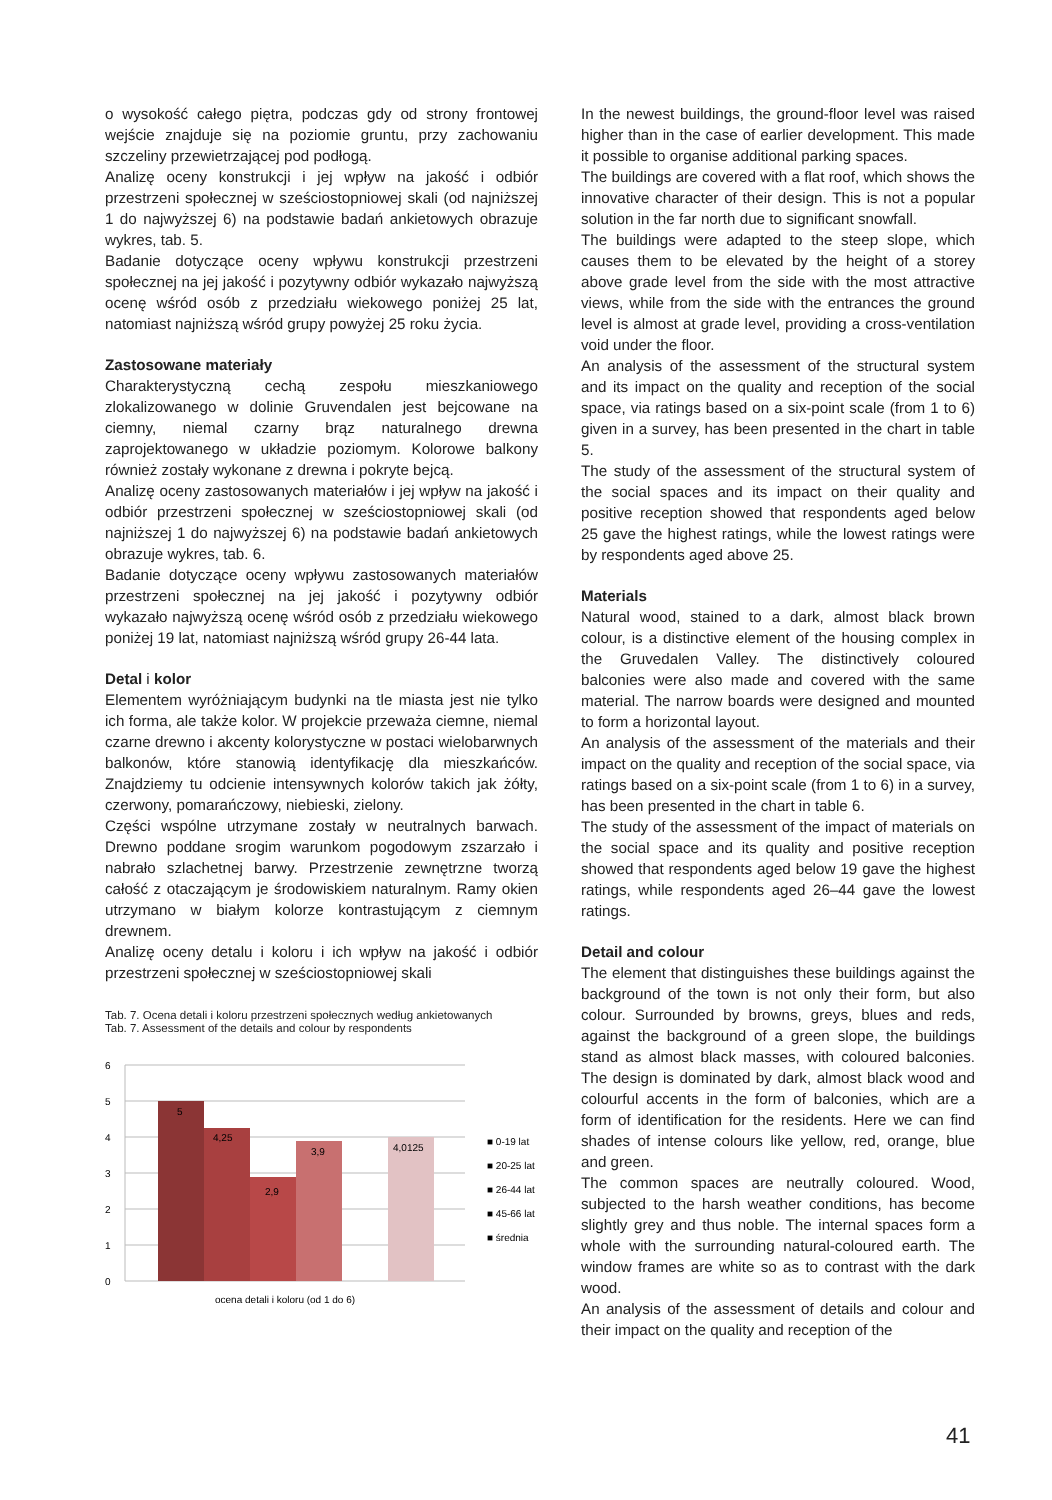o wysokość całego piętra, podczas gdy od strony frontowej wejście znajduje się na poziomie gruntu, przy zachowaniu szczeliny przewietrzającej pod podłogą.
Analizę oceny konstrukcji i jej wpływ na jakość i odbiór przestrzeni społecznej w sześciostopniowej skali (od najniższej 1 do najwyższej 6) na podstawie badań ankietowych obrazuje wykres, tab. 5.
Badanie dotyczące oceny wpływu konstrukcji przestrzeni społecznej na jej jakość i pozytywny odbiór wykazało najwyższą ocenę wśród osób z przedziału wiekowego poniżej 25 lat, natomiast najniższą wśród grupy powyżej 25 roku życia.
Zastosowane materiały
Charakterystyczną cechą zespołu mieszkaniowego zlokalizowanego w dolinie Gruvendalen jest bejcowane na ciemny, niemal czarny brąz naturalnego drewna zaprojektowanego w układzie poziomym. Kolorowe balkony również zostały wykonane z drewna i pokryte bejcą.
Analizę oceny zastosowanych materiałów i jej wpływ na jakość i odbiór przestrzeni społecznej w sześciostopniowej skali (od najniższej 1 do najwyższej 6) na podstawie badań ankietowych obrazuje wykres, tab. 6.
Badanie dotyczące oceny wpływu zastosowanych materiałów przestrzeni społecznej na jej jakość i pozytywny odbiór wykazało najwyższą ocenę wśród osób z przedziału wiekowego poniżej 19 lat, natomiast najniższą wśród grupy 26-44 lata.
Detal i kolor
Elementem wyróżniającym budynki na tle miasta jest nie tylko ich forma, ale także kolor. W projekcie przeważa ciemne, niemal czarne drewno i akcenty kolorystyczne w postaci wielobarwnych balkonów, które stanowią identyfikację dla mieszkańców. Znajdziemy tu odcienie intensywnych kolorów takich jak żółty, czerwony, pomarańczowy, niebieski, zielony.
Części wspólne utrzymane zostały w neutralnych barwach. Drewno poddane srogim warunkom pogodowym zszarzało i nabrało szlachetnej barwy. Przestrzenie zewnętrzne tworzą całość z otaczającym je środowiskiem naturalnym. Ramy okien utrzymano w białym kolorze kontrastującym z ciemnym drewnem.
Analizę oceny detalu i koloru i ich wpływ na jakość i odbiór przestrzeni społecznej w sześciostopniowej skali
Tab. 7. Ocena detali i koloru przestrzeni społecznych według ankietowanych
Tab. 7. Assessment of the details and colour by respondents
6
5
4
3
2
1
0
5
4,25
2,9
3,9
4,0125
■ 0-19 lat
■ 20-25 lat
■ 26-44 lat
■ 45-66 lat
■ średnia
ocena detali i koloru (od 1 do 6)
In the newest buildings, the ground-floor level was raised higher than in the case of earlier development. This made it possible to organise additional parking spaces.
The buildings are covered with a flat roof, which shows the innovative character of their design. This is not a popular solution in the far north due to significant snowfall.
The buildings were adapted to the steep slope, which causes them to be elevated by the height of a storey above grade level from the side with the most attractive views, while from the side with the entrances the ground level is almost at grade level, providing a cross-ventilation void under the floor.
An analysis of the assessment of the structural system and its impact on the quality and reception of the social space, via ratings based on a six-point scale (from 1 to 6) given in a survey, has been presented in the chart in table 5.
The study of the assessment of the structural system of the social spaces and its impact on their quality and positive reception showed that respondents aged below 25 gave the highest ratings, while the lowest ratings were by respondents aged above 25.
Materials
Natural wood, stained to a dark, almost black brown colour, is a distinctive element of the housing complex in the Gruvedalen Valley. The distinctively coloured balconies were also made and covered with the same material. The narrow boards were designed and mounted to form a horizontal layout.
An analysis of the assessment of the materials and their impact on the quality and reception of the social space, via ratings based on a six-point scale (from 1 to 6) in a survey, has been presented in the chart in table 6.
The study of the assessment of the impact of materials on the social space and its quality and positive reception showed that respondents aged below 19 gave the highest ratings, while respondents aged 26–44 gave the lowest ratings.
Detail and colour
The element that distinguishes these buildings against the background of the town is not only their form, but also colour. Surrounded by browns, greys, blues and reds, against the background of a green slope, the buildings stand as almost black masses, with coloured balconies. The design is dominated by dark, almost black wood and colourful accents in the form of balconies, which are a form of identification for the residents. Here we can find shades of intense colours like yellow, red, orange, blue and green.
The common spaces are neutrally coloured. Wood, subjected to the harsh weather conditions, has become slightly grey and thus noble. The internal spaces form a whole with the surrounding natural-coloured earth. The window frames are white so as to contrast with the dark wood.
An analysis of the assessment of details and colour and their impact on the quality and reception of the
41